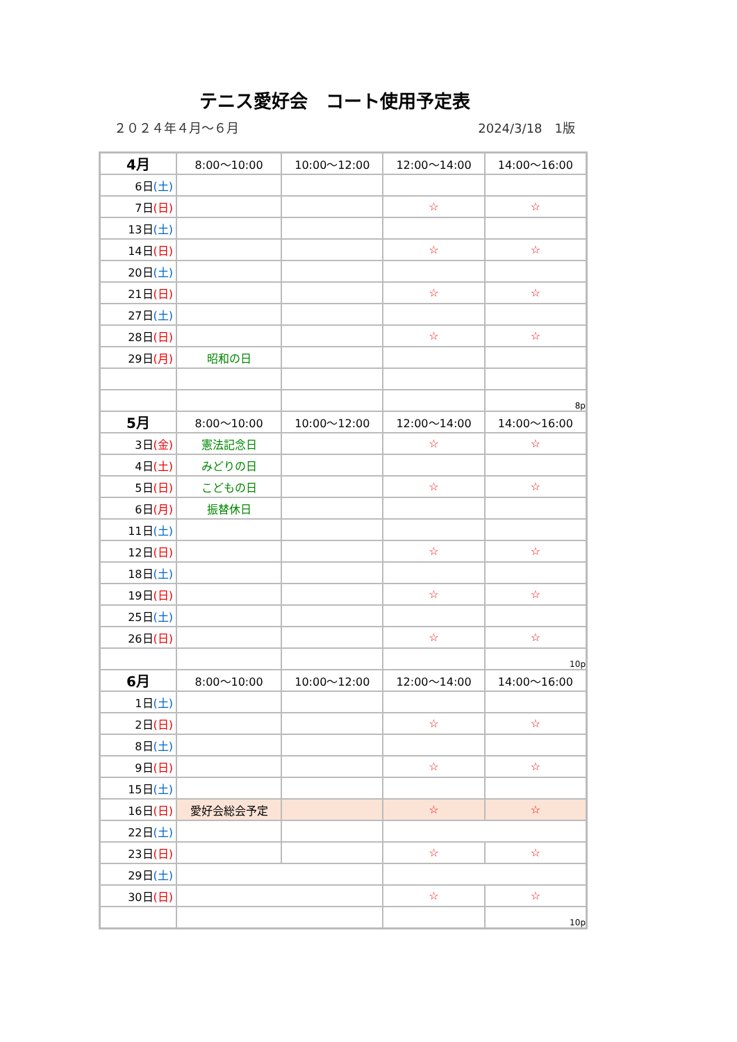テニス愛好会　コート使用予定表
２０２４年４月～６月 2024/3/18　1版
| 4月 | 8:00～10:00 | 10:00～12:00 | 12:00～14:00 | 14:00～16:00 |
| --- | --- | --- | --- | --- |
| 6日 (土) | | | | |
| 7日 (日) | | | ☆ | ☆ |
| 13日 (土) | | | | |
| 14日 (日) | | | ☆ | ☆ |
| 20日 (土) | | | | |
| 21日 (日) | | | ☆ | ☆ |
| 27日 (土) | | | | |
| 28日 (日) | | | ☆ | ☆ |
| 29日 (月) | 昭和の日 | | | |
| | | | | 8p |
| 5月 | 8:00～10:00 | 10:00～12:00 | 12:00～14:00 | 14:00～16:00 |
| 3日 (金) | 憲法記念日 | | ☆ | ☆ |
| 4日 (土) | みどりの日 | | | |
| 5日 (日) | こどもの日 | | ☆ | ☆ |
| 6日 (月) | 振替休日 | | | |
| 11日 (土) | | | | |
| 12日 (日) | | | ☆ | ☆ |
| 18日 (土) | | | | |
| 19日 (日) | | | ☆ | ☆ |
| 25日 (土) | | | | |
| 26日 (日) | | | ☆ | ☆ |
| | | | | 10p |
| 6月 | 8:00～10:00 | 10:00～12:00 | 12:00～14:00 | 14:00～16:00 |
| 1日 (土) | | | | |
| 2日 (日) | | | ☆ | ☆ |
| 8日 (土) | | | | |
| 9日 (日) | | | ☆ | ☆ |
| 15日 (土) | | | | |
| 16日 (日) | 愛好会総会予定 | | ☆ | ☆ |
| 22日 (土) | | | | |
| 23日 (日) | | | ☆ | ☆ |
| 29日 (土) | | | | |
| 30日 (日) | | | ☆ | ☆ |
| | | | | 10p |